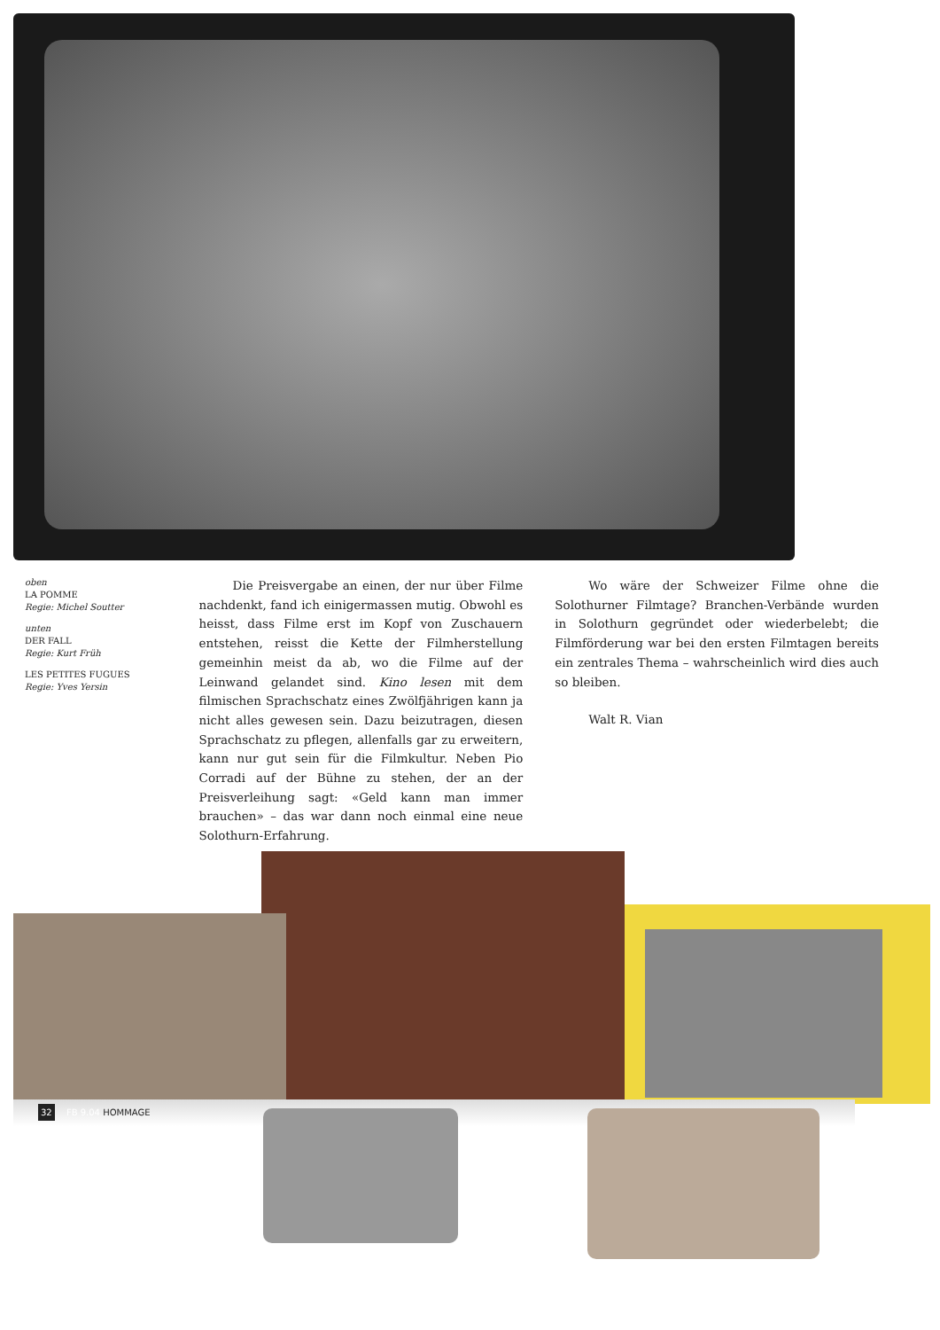oben
LA POMME
Regie: Michel Soutter
unten
DER FALL
Regie: Kurt Früh
LES PETITES FUGUES
Regie: Yves Yersin
Die Preisvergabe an einen, der nur über Filme nachdenkt, fand ich einigermassen mutig. Obwohl es heisst, dass Filme erst im Kopf von Zuschauern entstehen, reisst die Kette der Filmherstellung gemeinhin meist da ab, wo die Filme auf der Leinwand gelandet sind. Kino lesen mit dem filmischen Sprachschatz eines Zwölfjährigen kann ja nicht alles gewesen sein. Dazu beizutragen, diesen Sprachschatz zu pflegen, allenfalls gar zu erweitern, kann nur gut sein für die Filmkultur. Neben Pio Corradi auf der Bühne zu stehen, der an der Preisverleihung sagt: «Geld kann man immer brauchen» – das war dann noch einmal eine neue Solothurn-Erfahrung.
Wo wäre der Schweizer Filme ohne die Solothurner Filmtage? Branchen-Verbände wurden in Solothurn gegründet oder wiederbelebt; die Filmförderung war bei den ersten Filmtagen bereits ein zentrales Thema – wahrscheinlich wird dies auch so bleiben.
Walt R. Vian
32 FB 9.04 HOMMAGE